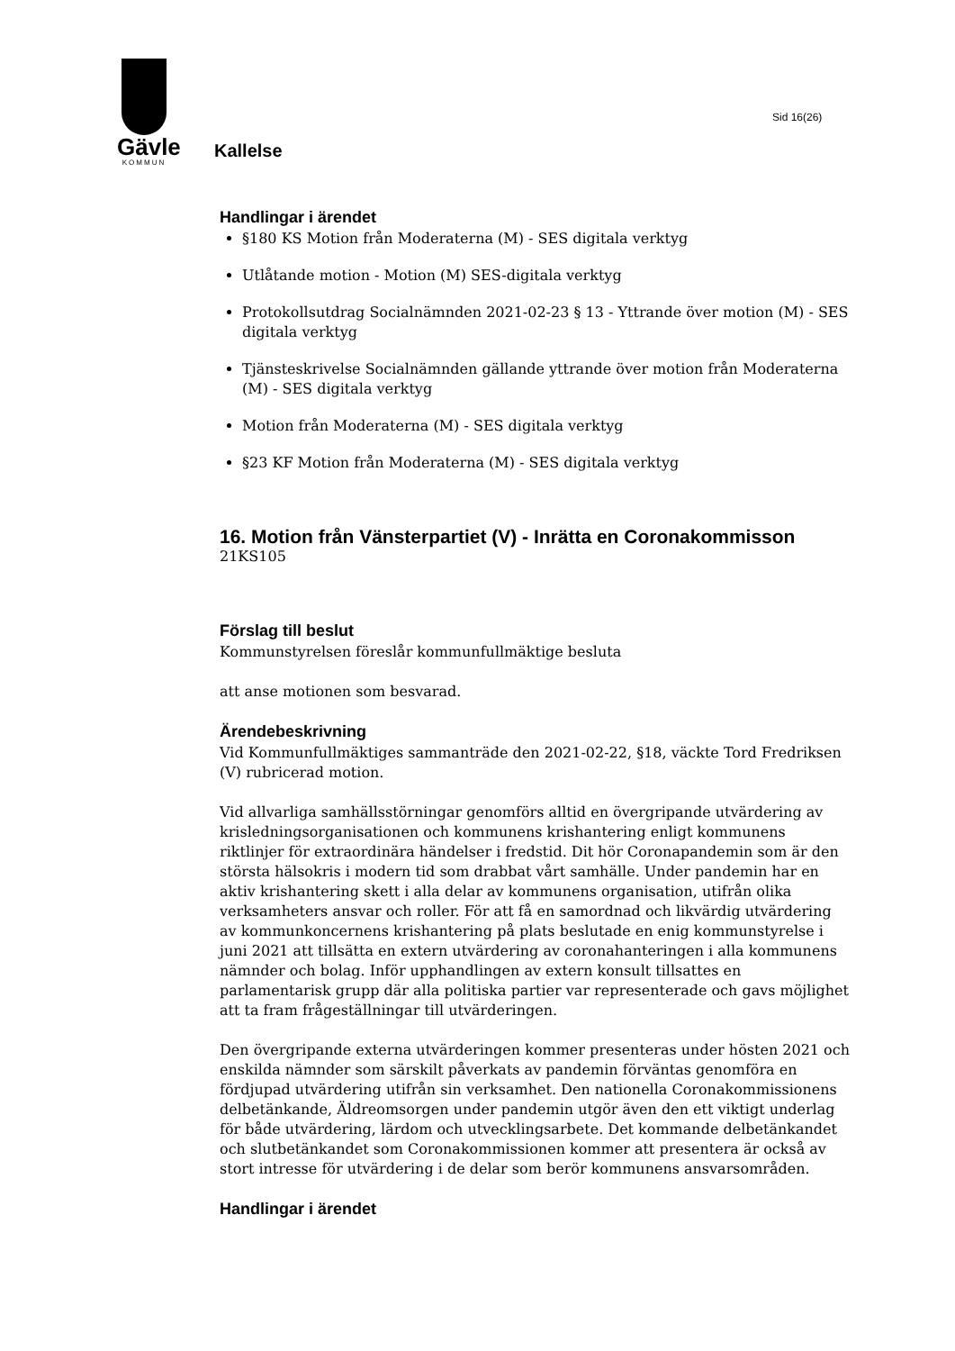Gävle
KOMMUN
Kallelse
Sid 16(26)
Handlingar i ärendet
§180 KS Motion från Moderaterna (M) - SES digitala verktyg
Utlåtande motion - Motion (M) SES-digitala verktyg
Protokollsutdrag Socialnämnden 2021-02-23 § 13 - Yttrande över motion (M) - SES digitala verktyg
Tjänsteskrivelse Socialnämnden gällande yttrande över motion från Moderaterna (M) - SES digitala verktyg
Motion från Moderaterna (M) - SES digitala verktyg
§23 KF Motion från Moderaterna (M) - SES digitala verktyg
16. Motion från Vänsterpartiet (V) - Inrätta en Coronakommisson
21KS105
Förslag till beslut
Kommunstyrelsen föreslår kommunfullmäktige besluta
att anse motionen som besvarad.
Ärendebeskrivning
Vid Kommunfullmäktiges sammanträde den 2021-02-22, §18, väckte Tord Fredriksen (V) rubricerad motion.
Vid allvarliga samhällsstörningar genomförs alltid en övergripande utvärdering av krisledningsorganisationen och kommunens krishantering enligt kommunens riktlinjer för extraordinära händelser i fredstid. Dit hör Coronapandemin som är den största hälsokris i modern tid som drabbat vårt samhälle. Under pandemin har en aktiv krishantering skett i alla delar av kommunens organisation, utifrån olika verksamheters ansvar och roller. För att få en samordnad och likvärdig utvärdering av kommunkoncernens krishantering på plats beslutade en enig kommunstyrelse i juni 2021 att tillsätta en extern utvärdering av coronahanteringen i alla kommunens nämnder och bolag. Inför upphandlingen av extern konsult tillsattes en parlamentarisk grupp där alla politiska partier var representerade och gavs möjlighet att ta fram frågeställningar till utvärderingen.
Den övergripande externa utvärderingen kommer presenteras under hösten 2021 och enskilda nämnder som särskilt påverkats av pandemin förväntas genomföra en fördjupad utvärdering utifrån sin verksamhet. Den nationella Coronakommissionens delbetänkande, Äldreomsorgen under pandemin utgör även den ett viktigt underlag för både utvärdering, lärdom och utvecklingsarbete. Det kommande delbetänkandet och slutbetänkandet som Coronakommissionen kommer att presentera är också av stort intresse för utvärdering i de delar som berör kommunens ansvarsområden.
Handlingar i ärendet